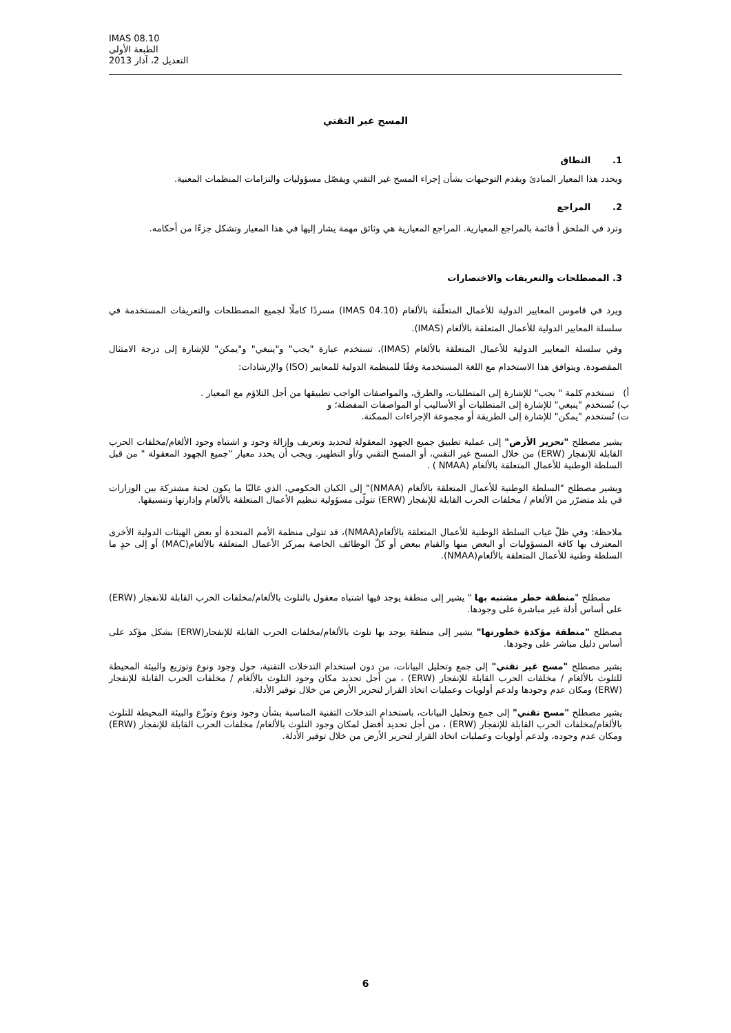IMAS 08.10
الطبعة الأولى
التعديل 2، آذار 2013
المسح غير التقني
1. النطاق
ويحدد هذا المعيار المبادئ ويقدم التوجيهات بشأن إجراء المسح غير التقني ويفصّل مسؤوليات والتزامات المنظمات المعنية.
2. المراجع
وترد في الملحق أ قائمة بالمراجع المعيارية. المراجع المعيارية هي وثائق مهمة يشار إليها في هذا المعيار وتشكل جزءًا من أحكامه.
3. المصطلحات والتعريفات والاختصارات
ويرد في قاموس المعايير الدولية للأعمال المتعلّقة بالألغام (IMAS 04.10) مسردًا كاملًا لجميع المصطلحات والتعريفات المستخدمة في سلسلة المعايير الدولية للأعمال المتعلقة بالألغام (IMAS).
وفي سلسلة المعايير الدولية للأعمال المتعلقة بالألغام (IMAS)، تستخدم عبارة "يجب" و"ينبغي" و"يمكن" للإشارة إلى درجة الامتثال المقصودة. ويتوافق هذا الاستخدام مع اللغة المستخدمة وفقًا للمنظمة الدولية للمعايير (ISO) والإرشادات:
أ) تستخدم كلمة " يجب" للإشارة إلى المتطلبات، والطرق، والمواصفات الواجب تطبيقها من أجل التلاؤم مع المعيار .
ب) تُستخدم "ينبغي" للإشارة إلى المتطلبات أو الأساليب أو المواصفات المفضلة؛ و
ت) تُستخدم "يمكن" للإشارة إلى الطريقة أو مجموعة الإجراءات الممكنة.
يشير مصطلح "تحرير الأرض" إلى عملية تطبيق جميع الجهود المعقولة لتحديد وتعريف وإزالة وجود و اشتباه وجود الألغام/مخلفات الحرب القابلة للإنفجار (ERW) من خلال المسح غير التقني، أو المسح التقني و/أو التطهير. ويجب أن يحدد معيار "جميع الجهود المعقولة " من قبل السلطة الوطنية للأعمال المتعلقة بالألغام (NMAA ) .
ويشير مصطلح "السلطة الوطنية للأعمال المتعلقة بالألغام (NMAA)" إلى الكيان الحكومي، الذي غالبًا ما يكون لجنة مشتركة بين الوزارات في بلد متضرّر من الألغام / مخلفات الحرب القابلة للإنفجار (ERW) تتولّى مسؤولية تنظيم الأعمال المتعلقة بالألغام وإدارتها وتنسيقها.
ملاحظة: وفي ظلّ غياب السلطة الوطنية للأعمال المتعلقة بالألغام(NMAA)، قد تتولى منظمة الأمم المتحدة أو بعض الهيئات الدولية الأخرى المعترف بها كافة المسؤوليات أو البعض منها والقيام ببعض أو كلّ الوظائف الخاصة بمركز الأعمال المتعلقة بالألغام(MAC) أو إلى حدٍ ما السلطة وطنية للأعمال المتعلقة بالألغام(NMAA).
مصطلح "منطقة خطر مشتبه بها " يشير إلى منطقة يوجد فيها اشتباه معقول بالتلوث بالألغام/مخلفات الحرب القابلة للانفجار (ERW) على أساس أدلة غير مباشرة على وجودها.
مصطلح "منطقة مؤكدة خطورتها" يشير إلى منطقة يوجد بها تلوث بالألغام/مخلفات الحرب القابلة للإنفجار(ERW) بشكل مؤكد على أساس دليل مباشر على وجودها.
يشير مصطلح "مسح غير تقني" إلى جمع وتحليل البيانات، من دون استخدام التدخلات التقنية، حول وجود ونوع وتوزيع والبيئة المحيطة للتلوث بالألغام / مخلفات الحرب القابلة للإنفجار (ERW) ، من أجل تحديد مكان وجود التلوث بالألغام / مخلفات الحرب القابلة للإنفجار (ERW) ومكان عدم وجودها ولدعم أولويات وعمليات اتخاذ القرار لتحرير الأرض من خلال توفير الأدلة.
يشير مصطلح "مسح تقني" إلى جمع وتحليل البيانات، باستخدام التدخلات التقنية المناسبة بشأن وجود ونوع وتوزّع والبيئة المحيطة للتلوث بالألغام/مخلفات الحرب القابلة للإنفجار (ERW) ، من أجل تحديد أفضل لمكان وجود التلوث بالألغام/ مخلفات الحرب القابلة للإنفجار (ERW) ومكان عدم وجوده، ولدعم أولويات وعمليات اتخاذ القرار لتحرير الأرض من خلال توفير الأدلة.
6